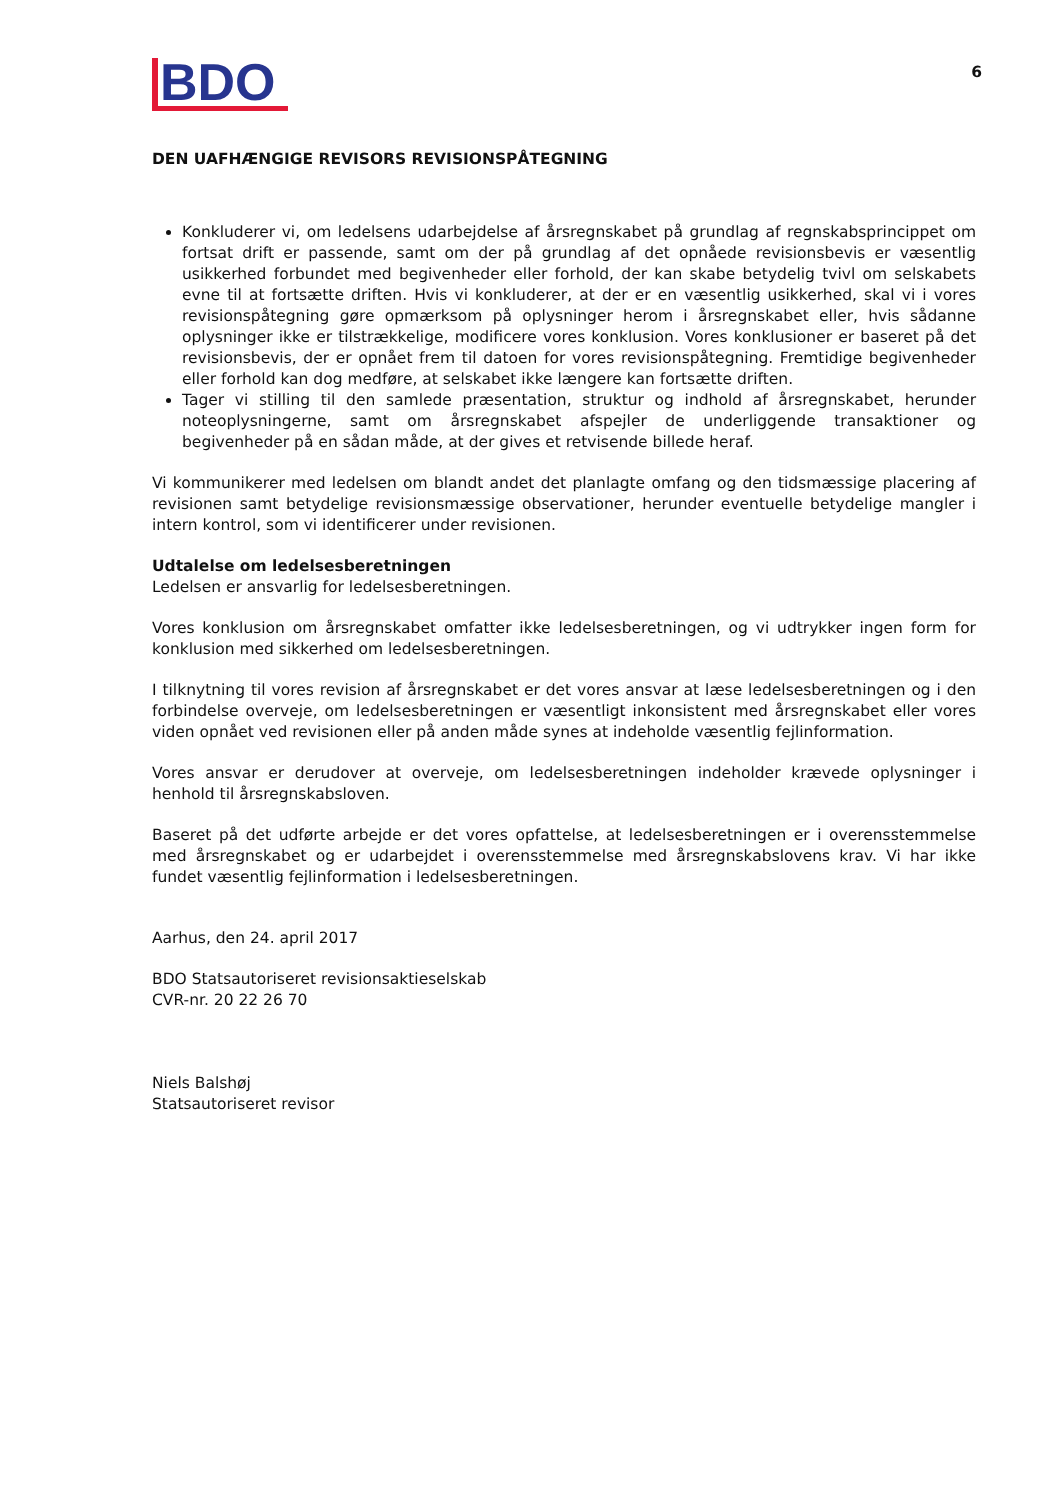BDO
6
DEN UAFHÆNGIGE REVISORS REVISIONSPÅTEGNING
Konkluderer vi, om ledelsens udarbejdelse af årsregnskabet på grundlag af regnskabsprincippet om fortsat drift er passende, samt om der på grundlag af det opnåede revisionsbevis er væsentlig usikkerhed forbundet med begivenheder eller forhold, der kan skabe betydelig tvivl om selskabets evne til at fortsætte driften. Hvis vi konkluderer, at der er en væsentlig usikkerhed, skal vi i vores revisionspåtegning gøre opmærksom på oplysninger herom i årsregnskabet eller, hvis sådanne oplysninger ikke er tilstrækkelige, modificere vores konklusion. Vores konklusioner er baseret på det revisionsbevis, der er opnået frem til datoen for vores revisionspåtegning. Fremtidige begivenheder eller forhold kan dog medføre, at selskabet ikke længere kan fortsætte driften.
Tager vi stilling til den samlede præsentation, struktur og indhold af årsregnskabet, herunder noteoplysningerne, samt om årsregnskabet afspejler de underliggende transaktioner og begivenheder på en sådan måde, at der gives et retvisende billede heraf.
Vi kommunikerer med ledelsen om blandt andet det planlagte omfang og den tidsmæssige placering af revisionen samt betydelige revisionsmæssige observationer, herunder eventuelle betydelige mangler i intern kontrol, som vi identificerer under revisionen.
Udtalelse om ledelsesberetningen
Ledelsen er ansvarlig for ledelsesberetningen.
Vores konklusion om årsregnskabet omfatter ikke ledelsesberetningen, og vi udtrykker ingen form for konklusion med sikkerhed om ledelsesberetningen.
I tilknytning til vores revision af årsregnskabet er det vores ansvar at læse ledelsesberetningen og i den forbindelse overveje, om ledelsesberetningen er væsentligt inkonsistent med årsregnskabet eller vores viden opnået ved revisionen eller på anden måde synes at indeholde væsentlig fejlinformation.
Vores ansvar er derudover at overveje, om ledelsesberetningen indeholder krævede oplysninger i henhold til årsregnskabsloven.
Baseret på det udførte arbejde er det vores opfattelse, at ledelsesberetningen er i overensstemmelse med årsregnskabet og er udarbejdet i overensstemmelse med årsregnskabslovens krav. Vi har ikke fundet væsentlig fejlinformation i ledelsesberetningen.
Aarhus, den 24. april 2017
BDO Statsautoriseret revisionsaktieselskab
CVR-nr. 20 22 26 70
Niels Balshøj
Statsautoriseret revisor